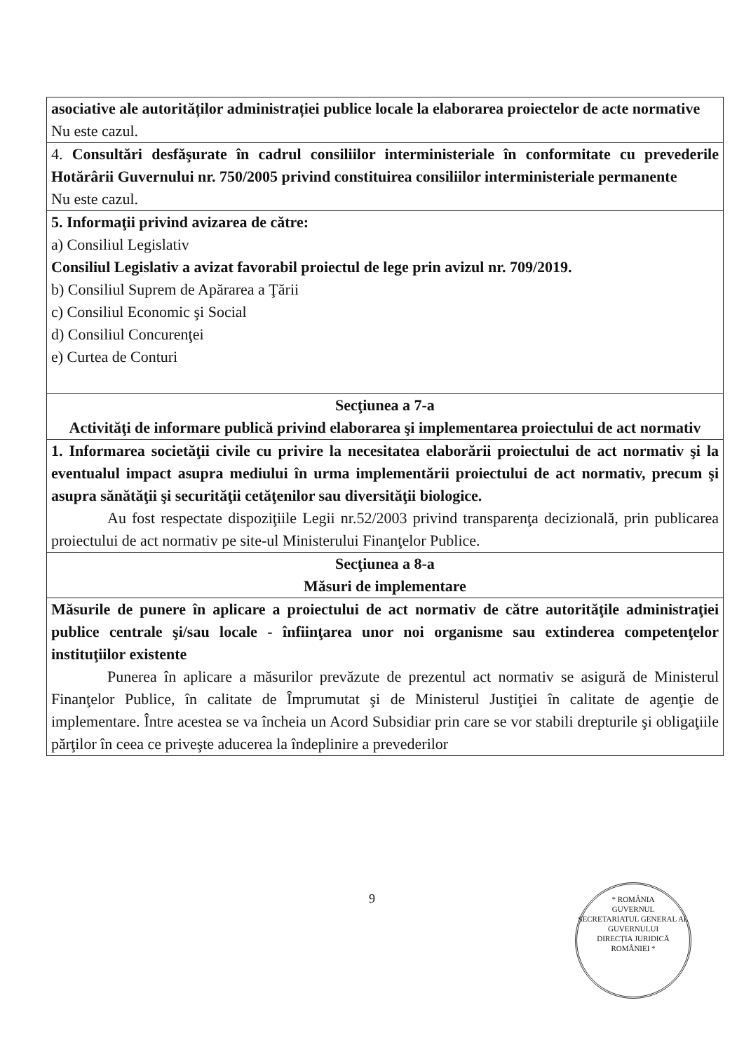| asociative ale autorităților administrației publice locale la elaborarea proiectelor de acte normative Nu este cazul. |
| 4. Consultări desfăşurate în cadrul consiliilor interministeriale în conformitate cu prevederile Hotărârii Guvernului nr. 750/2005 privind constituirea consiliilor interministeriale permanente Nu este cazul. |
| 5. Informaţii privind avizarea de către: a) Consiliul Legislativ Consiliul Legislativ a avizat favorabil proiectul de lege prin avizul nr. 709/2019. b) Consiliul Suprem de Apărarea a Ţării c) Consiliul Economic şi Social d) Consiliul Concurenţei e) Curtea de Conturi |
| Secţiunea a 7-a Activităţi de informare publică privind elaborarea şi implementarea proiectului de act normativ |
| 1. Informarea societăţii civile cu privire la necesitatea elaborării proiectului de act normativ şi la eventualul impact asupra mediului în urma implementării proiectului de act normativ, precum şi asupra sănătăţii şi securităţii cetăţenilor sau diversităţii biologice. Au fost respectate dispoziţiile Legii nr.52/2003 privind transparenţa decizională, prin publicarea proiectului de act normativ pe site-ul Ministerului Finanţelor Publice. |
| Secţiunea a 8-a Măsuri de implementare |
| Măsurile de punere în aplicare a proiectului de act normativ de către autorităţile administraţiei publice centrale şi/sau locale - înfiinţarea unor noi organisme sau extinderea competenţelor instituţiilor existente Punerea în aplicare a măsurilor prevăzute de prezentul act normativ se asigură de Ministerul Finanţelor Publice, în calitate de Împrumutat şi de Ministerul Justiţiei în calitate de agenţie de implementare. Între acestea se va încheia un Acord Subsidiar prin care se vor stabili drepturile şi obligaţiile părţilor în ceea ce priveşte aducerea la îndeplinire a prevederilor |
9
* ROMÂNIA
GUVERNUL
SECRETARIATUL GENERAL AL GUVERNULUI
DIRECȚIA JURIDICĂ
ROMÂNIEI *